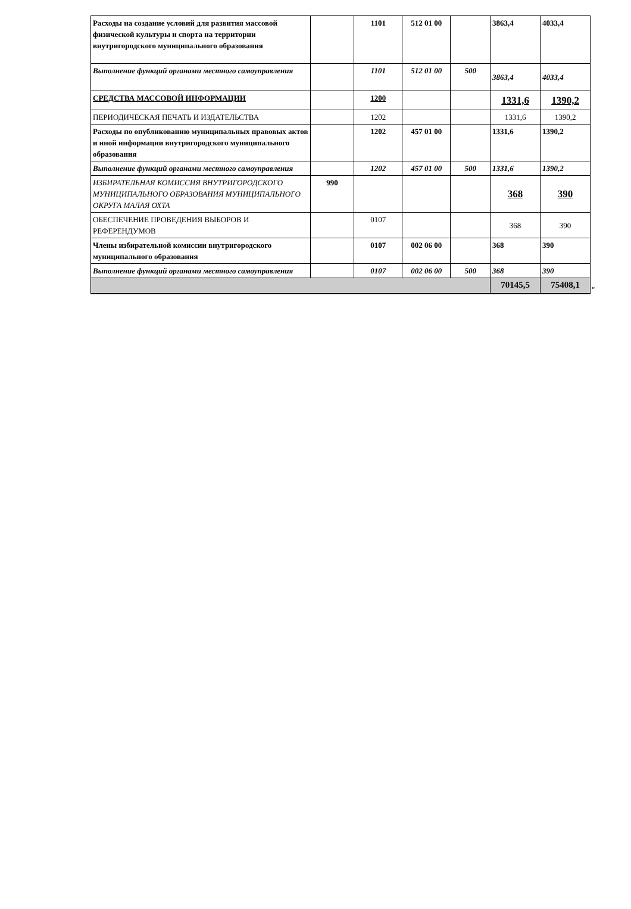| Расходы на создание условий для развития массовой физической культуры и спорта на территории внутригородского муниципального образования | | 1101 | 512 01 00 | | 3863,4 | 4033,4 |
| Выполнение функций органами местного самоуправления | | 1101 | 512 01 00 | 500 | 3863,4 | 4033,4 |
| СРЕДСТВА МАССОВОЙ ИНФОРМАЦИИ | | 1200 | | | 1331,6 | 1390,2 |
| ПЕРИОДИЧЕСКАЯ ПЕЧАТЬ И ИЗДАТЕЛЬСТВА | | 1202 | | | 1331,6 | 1390,2 |
| Расходы по опубликованию муниципальных правовых актов и иной информации внутригородского муниципального образования | | 1202 | 457 01 00 | | 1331,6 | 1390,2 |
| Выполнение функций органами местного самоуправления | | 1202 | 457 01 00 | 500 | 1331,6 | 1390,2 |
| ИЗБИРАТЕЛЬНАЯ КОМИССИЯ ВНУТРИГОРОДСКОГО МУНИЦИПАЛЬНОГО ОБРАЗОВАНИЯ МУНИЦИПАЛЬНОГО ОКРУГА МАЛАЯ ОХТА | 990 | | | | 368 | 390 |
| ОБЕСПЕЧЕНИЕ ПРОВЕДЕНИЯ ВЫБОРОВ И РЕФЕРЕНДУМОВ | | 0107 | | | 368 | 390 |
| Члены избирательной комиссии внутригородского муниципального образования | | 0107 | 002 06 00 | | 368 | 390 |
| Выполнение функций органами местного самоуправления | | 0107 | 002 06 00 | 500 | 368 | 390 |
| | | | | | 70145,5 | 75408,1 |
"